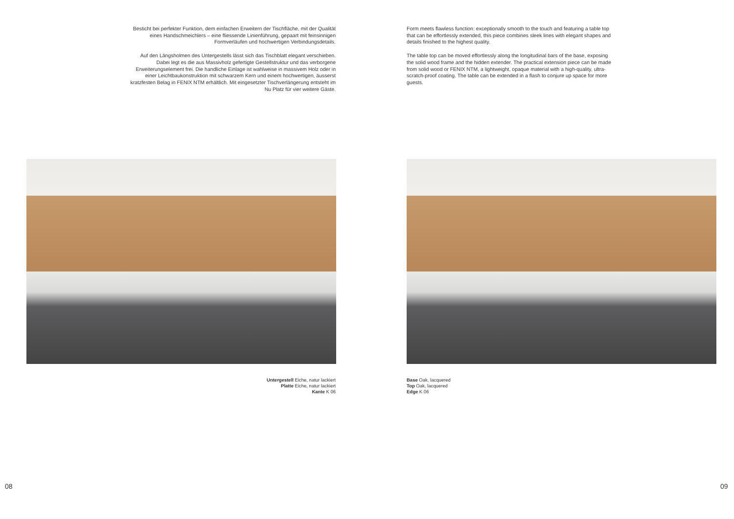Besticht bei perfekter Funktion, dem einfachen Erweitern der Tischfläche, mit der Qualität eines Handschmeichlers – eine fliessende Linienführung, gepaart mit feinsinnigen Formverläufen und hochwertigen Verbindungsdetails.
Auf den Längsholmen des Untergestells lässt sich das Tischblatt elegant verschieben. Dabei legt es die aus Massivholz gefertigte Gestellstruktur und das verborgene Erweiterungselement frei. Die handliche Einlage ist wahlweise in massivem Holz oder in einer Leichtbaukonstruktion mit schwarzem Kern und einem hochwertigen, äusserst kratzfesten Belag in FENIX NTM erhältlich. Mit eingesetzter Tischverlängerung entsteht im Nu Platz für vier weitere Gäste.
Untergestell Eiche, natur lackiert
Platte Eiche, natur lackiert
Kante K 06
08
Form meets flawless function: exceptionally smooth to the touch and featuring a table top that can be effortlessly extended, this piece combines sleek lines with elegant shapes and details finished to the highest quality.
The table top can be moved effortlessly along the longitudinal bars of the base, exposing the solid wood frame and the hidden extender. The practical extension piece can be made from solid wood or FENIX NTM, a lightweight, opaque material with a high-quality, ultra-scratch-proof coating. The table can be extended in a flash to conjure up space for more guests.
Base Oak, lacquered
Top Oak, lacquered
Edge K 06
09